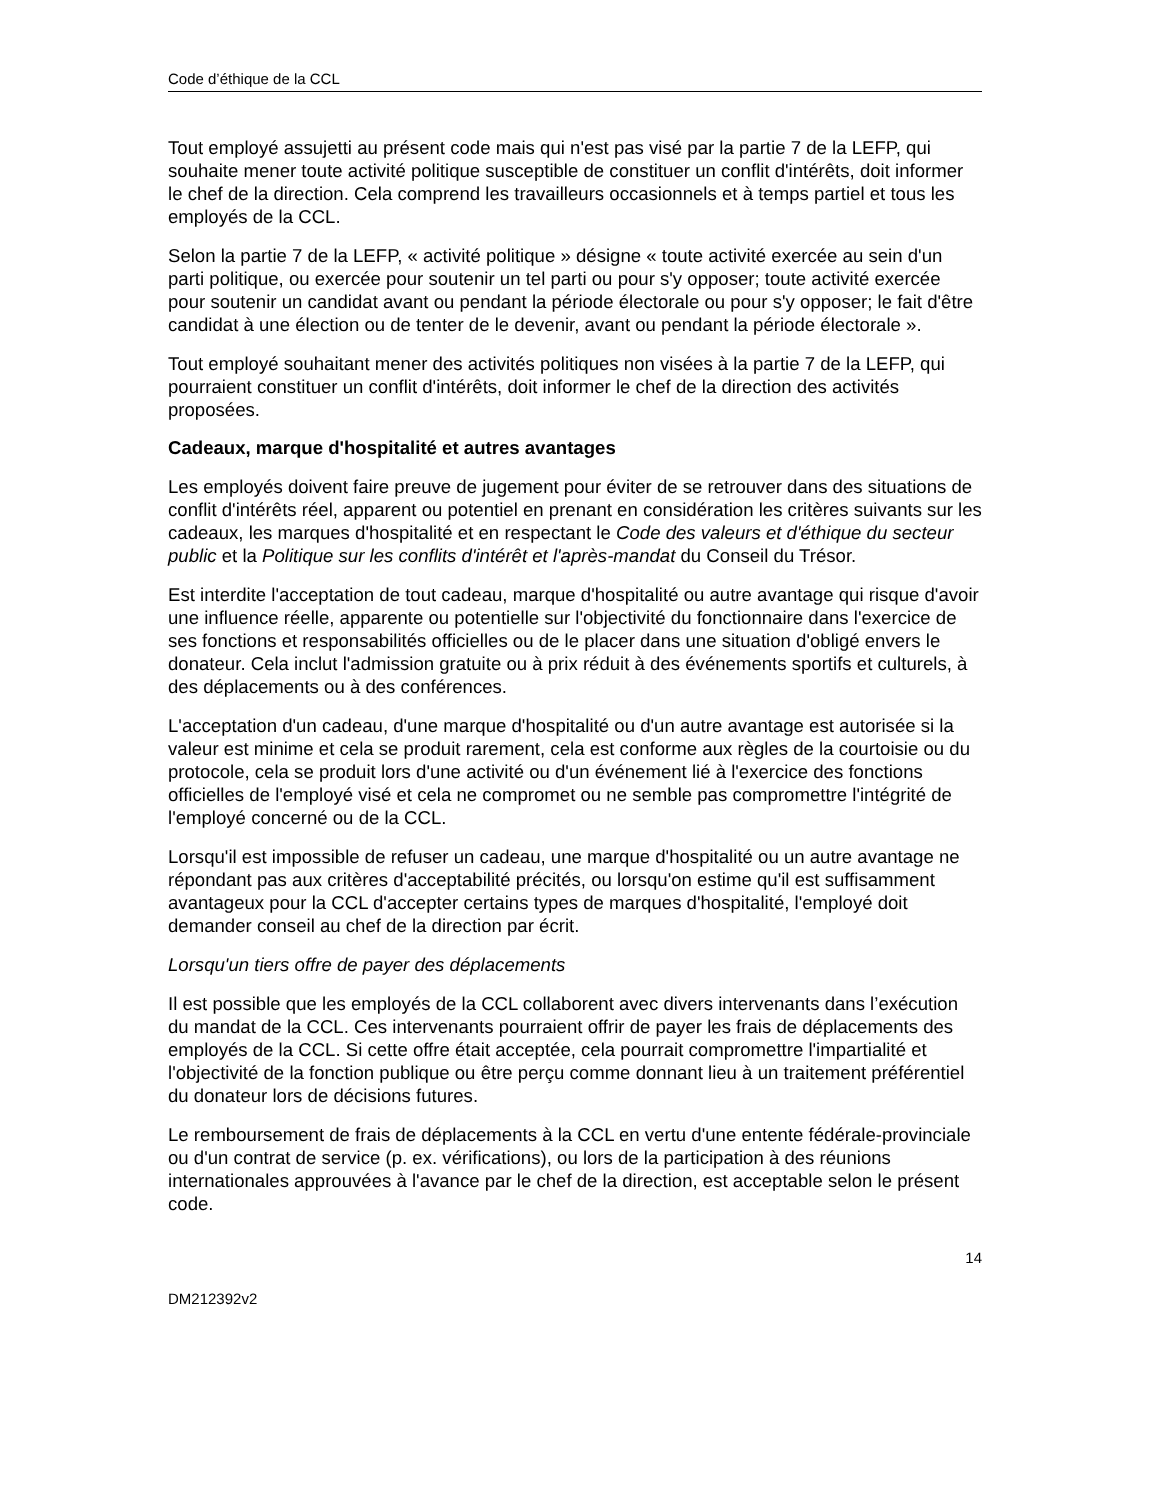Code d’éthique de la CCL
Tout employé assujetti au présent code mais qui n'est pas visé par la partie 7 de la LEFP, qui souhaite mener toute activité politique susceptible de constituer un conflit d'intérêts, doit informer le chef de la direction. Cela comprend les travailleurs occasionnels et à temps partiel et tous les employés de la CCL.
Selon la partie 7 de la LEFP, « activité politique » désigne « toute activité exercée au sein d'un parti politique, ou exercée pour soutenir un tel parti ou pour s'y opposer; toute activité exercée pour soutenir un candidat avant ou pendant la période électorale ou pour s'y opposer; le fait d'être candidat à une élection ou de tenter de le devenir, avant ou pendant la période électorale ».
Tout employé souhaitant mener des activités politiques non visées à la partie 7 de la LEFP, qui pourraient constituer un conflit d'intérêts, doit informer le chef de la direction des activités proposées.
Cadeaux, marque d'hospitalité et autres avantages
Les employés doivent faire preuve de jugement pour éviter de se retrouver dans des situations de conflit d'intérêts réel, apparent ou potentiel en prenant en considération les critères suivants sur les cadeaux, les marques d'hospitalité et en respectant le Code des valeurs et d'éthique du secteur public et la Politique sur les conflits d'intérêt et l'après-mandat du Conseil du Trésor.
Est interdite l'acceptation de tout cadeau, marque d'hospitalité ou autre avantage qui risque d'avoir une influence réelle, apparente ou potentielle sur l'objectivité du fonctionnaire dans l'exercice de ses fonctions et responsabilités officielles ou de le placer dans une situation d'obligé envers le donateur. Cela inclut l'admission gratuite ou à prix réduit à des événements sportifs et culturels, à des déplacements ou à des conférences.
L'acceptation d'un cadeau, d'une marque d'hospitalité ou d'un autre avantage est autorisée si la valeur est minime et cela se produit rarement, cela est conforme aux règles de la courtoisie ou du protocole, cela se produit lors d'une activité ou d'un événement lié à l'exercice des fonctions officielles de l'employé visé et cela ne compromet ou ne semble pas compromettre l'intégrité de l'employé concerné ou de la CCL.
Lorsqu'il est impossible de refuser un cadeau, une marque d'hospitalité ou un autre avantage ne répondant pas aux critères d'acceptabilité précités, ou lorsqu'on estime qu'il est suffisamment avantageux pour la CCL d'accepter certains types de marques d'hospitalité, l'employé doit demander conseil au chef de la direction par écrit.
Lorsqu'un tiers offre de payer des déplacements
Il est possible que les employés de la CCL collaborent avec divers intervenants dans l’exécution du mandat de la CCL. Ces intervenants pourraient offrir de payer les frais de déplacements des employés de la CCL. Si cette offre était acceptée, cela pourrait compromettre l'impartialité et l'objectivité de la fonction publique ou être perçu comme donnant lieu à un traitement préférentiel du donateur lors de décisions futures.
Le remboursement de frais de déplacements à la CCL en vertu d'une entente fédérale-provinciale ou d'un contrat de service (p. ex. vérifications), ou lors de la participation à des réunions internationales approuvées à l'avance par le chef de la direction, est acceptable selon le présent code.
14
DM212392v2